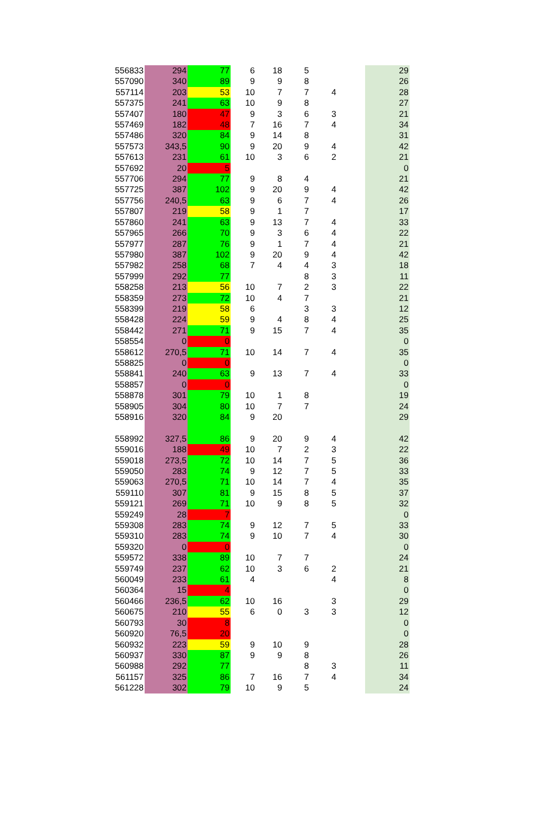| 556833 | 294 | 77 | 6 | 18 | 5 | | | 29 |
| 557090 | 340 | 89 | 9 | 9 | 8 | | | 26 |
| 557114 | 203 | 53 | 10 | 7 | 7 | 4 | | 28 |
| 557375 | 241 | 63 | 10 | 9 | 8 | | | 27 |
| 557407 | 180 | 47 | 9 | 3 | 6 | 3 | | 21 |
| 557469 | 182 | 48 | 7 | 16 | 7 | 4 | | 34 |
| 557486 | 320 | 84 | 9 | 14 | 8 | | | 31 |
| 557573 | 343,5 | 90 | 9 | 20 | 9 | 4 | | 42 |
| 557613 | 231 | 61 | 10 | 3 | 6 | 2 | | 21 |
| 557692 | 20 | 5 | | | | | | 0 |
| 557706 | 294 | 77 | 9 | 8 | 4 | | | 21 |
| 557725 | 387 | 102 | 9 | 20 | 9 | 4 | | 42 |
| 557756 | 240,5 | 63 | 9 | 6 | 7 | 4 | | 26 |
| 557807 | 219 | 58 | 9 | 1 | 7 | | | 17 |
| 557860 | 241 | 63 | 9 | 13 | 7 | 4 | | 33 |
| 557965 | 266 | 70 | 9 | 3 | 6 | 4 | | 22 |
| 557977 | 287 | 76 | 9 | 1 | 7 | 4 | | 21 |
| 557980 | 387 | 102 | 9 | 20 | 9 | 4 | | 42 |
| 557982 | 258 | 68 | 7 | 4 | 4 | 3 | | 18 |
| 557999 | 292 | 77 | | | 8 | 3 | | 11 |
| 558258 | 213 | 56 | 10 | 7 | 2 | 3 | | 22 |
| 558359 | 273 | 72 | 10 | 4 | 7 | | | 21 |
| 558399 | 219 | 58 | 6 | | 3 | 3 | | 12 |
| 558428 | 224 | 59 | 9 | 4 | 8 | 4 | | 25 |
| 558442 | 271 | 71 | 9 | 15 | 7 | 4 | | 35 |
| 558554 | 0 | 0 | | | | | | 0 |
| 558612 | 270,5 | 71 | 10 | 14 | 7 | 4 | | 35 |
| 558825 | 0 | 0 | | | | | | 0 |
| 558841 | 240 | 63 | 9 | 13 | 7 | 4 | | 33 |
| 558857 | 0 | 0 | | | | | | 0 |
| 558878 | 301 | 79 | 10 | 1 | 8 | | | 19 |
| 558905 | 304 | 80 | 10 | 7 | 7 | | | 24 |
| 558916 | 320 | 84 | 9 | 20 | | | | 29 |
| 558992 | 327,5 | 86 | 9 | 20 | 9 | 4 | | 42 |
| 559016 | 188 | 49 | 10 | 7 | 2 | 3 | | 22 |
| 559018 | 273,5 | 72 | 10 | 14 | 7 | 5 | | 36 |
| 559050 | 283 | 74 | 9 | 12 | 7 | 5 | | 33 |
| 559063 | 270,5 | 71 | 10 | 14 | 7 | 4 | | 35 |
| 559110 | 307 | 81 | 9 | 15 | 8 | 5 | | 37 |
| 559121 | 269 | 71 | 10 | 9 | 8 | 5 | | 32 |
| 559249 | 28 | 7 | | | | | | 0 |
| 559308 | 283 | 74 | 9 | 12 | 7 | 5 | | 33 |
| 559310 | 283 | 74 | 9 | 10 | 7 | 4 | | 30 |
| 559320 | 0 | 0 | | | | | | 0 |
| 559572 | 338 | 89 | 10 | 7 | 7 | | | 24 |
| 559749 | 237 | 62 | 10 | 3 | 6 | 2 | | 21 |
| 560049 | 233 | 61 | 4 | | | 4 | | 8 |
| 560364 | 15 | 4 | | | | | | 0 |
| 560466 | 236,5 | 62 | 10 | 16 | | 3 | | 29 |
| 560675 | 210 | 55 | 6 | 0 | 3 | 3 | | 12 |
| 560793 | 30 | 8 | | | | | | 0 |
| 560920 | 76,5 | 20 | | | | | | 0 |
| 560932 | 223 | 59 | 9 | 10 | 9 | | | 28 |
| 560937 | 330 | 87 | 9 | 9 | 8 | | | 26 |
| 560988 | 292 | 77 | | | 8 | 3 | | 11 |
| 561157 | 325 | 86 | 7 | 16 | 7 | 4 | | 34 |
| 561228 | 302 | 79 | 10 | 9 | 5 | | | 24 |